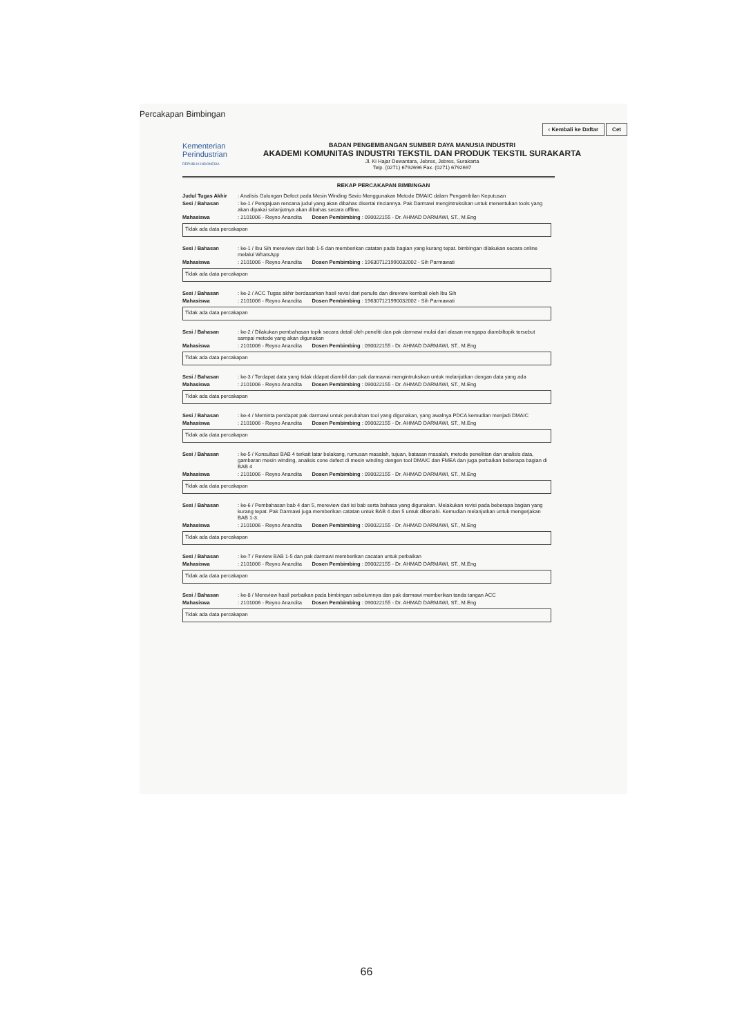Percakapan Bimbingan
‹ Kembali ke Daftar Cet
Kementerian Perindustrian
REPUBLIK INDONESIA
BADAN PENGEMBANGAN SUMBER DAYA MANUSIA INDUSTRI
AKADEMI KOMUNITAS INDUSTRI TEKSTIL DAN PRODUK TEKSTIL SURAKARTA
Jl. Ki Hajar Dewantara, Jebres, Jebres, Surakarta
Telp. (0271) 6792696 Fax. (0271) 6792697
REKAP PERCAKAPAN BIMBINGAN
Judul Tugas Akhir: Analisis Gulungan Defect pada Mesin Winding Savio Menggunakan Metode DMAIC dalam Pengambilan Keputusan
Sesi / Bahasan: ke-1 / Pengajuan rencana judul yang akan dibahas disertai rinciannya. Pak Darmawi mengintruksikan untuk menentukan tools yang akan dipakai selanjutnya akan dibahas secara offline.
Mahasiswa: 2101006 - Reyno Anandita Dosen Pembimbing : 090022155 - Dr. AHMAD DARMAWI, ST., M.Eng
Tidak ada data percakapan
Sesi / Bahasan: ke-1 / Ibu Sih mereview dari bab 1-5 dan memberikan catatan pada bagian yang kurang tepat. bimbingan dilakukan secara online melalui WhatsApp
Mahasiswa: 2101006 - Reyno Anandita Dosen Pembimbing : 196307121990032002 - Sih Parmawati
Tidak ada data percakapan
Sesi / Bahasan: ke-2 / ACC Tugas akhir berdasarkan hasil revisi dari penulis dan direview kembali oleh Ibu Sih
Mahasiswa: 2101006 - Reyno Anandita Dosen Pembimbing : 196307121990032002 - Sih Parmawati
Tidak ada data percakapan
Sesi / Bahasan: ke-2 / Dilakukan pembahasan topik secara detail oleh peneliti dan pak darmawi mulai dari alasan mengapa diambiltopik tersebut sampai metode yang akan digunakan
Mahasiswa: 2101006 - Reyno Anandita Dosen Pembimbing : 090022155 - Dr. AHMAD DARMAWI, ST., M.Eng
Tidak ada data percakapan
Sesi / Bahasan: ke-3 / Terdapat data yang tidak ddapat diambil dan pak darmawai mengintruksikan untuk melanjutkan dengan data yang ada
Mahasiswa: 2101006 - Reyno Anandita Dosen Pembimbing : 090022155 - Dr. AHMAD DARMAWI, ST., M.Eng
Tidak ada data percakapan
Sesi / Bahasan: ke-4 / Meminta pendapat pak darmawi untuk perubahan tool yang digunakan, yang awalnya PDCA kemudian menjadi DMAIC
Mahasiswa: 2101006 - Reyno Anandita Dosen Pembimbing : 090022155 - Dr. AHMAD DARMAWI, ST., M.Eng
Tidak ada data percakapan
Sesi / Bahasan: ke-5 / Konsultasi BAB 4 terkait latar belakang, rumusan masalah, tujuan, batasan masalah, metode penelitian dan analisis data, gambaran mesin winding, analisis cone defect di mesin winding dengen tool DMAIC dan FMEA dan juga perbaikan beberapa bagian di BAB 4
Mahasiswa: 2101006 - Reyno Anandita Dosen Pembimbing : 090022155 - Dr. AHMAD DARMAWI, ST., M.Eng
Tidak ada data percakapan
Sesi / Bahasan: ke-6 / Pembahasan bab 4 dan 5, mereview dari isi bab serta bahasa yang digunakan. Melakukan revisi pada beberapa bagian yang kurang tepat. Pak Darmawi juga memberikan catatan untuk BAB 4 dan 5 untuk dibenahi. Kemudian melanjutkan untuk mengerjakan BAB 1-3.
Mahasiswa: 2101006 - Reyno Anandita Dosen Pembimbing : 090022155 - Dr. AHMAD DARMAWI, ST., M.Eng
Tidak ada data percakapan
Sesi / Bahasan: ke-7 / Review BAB 1-5 dan pak darmawi memberikan cacatan untuk perbaikan
Mahasiswa: 2101006 - Reyno Anandita Dosen Pembimbing : 090022155 - Dr. AHMAD DARMAWI, ST., M.Eng
Tidak ada data percakapan
Sesi / Bahasan: ke-8 / Mereview hasil perbaikan pada bimbingan sebelumnya dan pak darmawi memberikan tanda tangan ACC
Mahasiswa: 2101006 - Reyno Anandita Dosen Pembimbing : 090022155 - Dr. AHMAD DARMAWI, ST., M.Eng
Tidak ada data percakapan
66